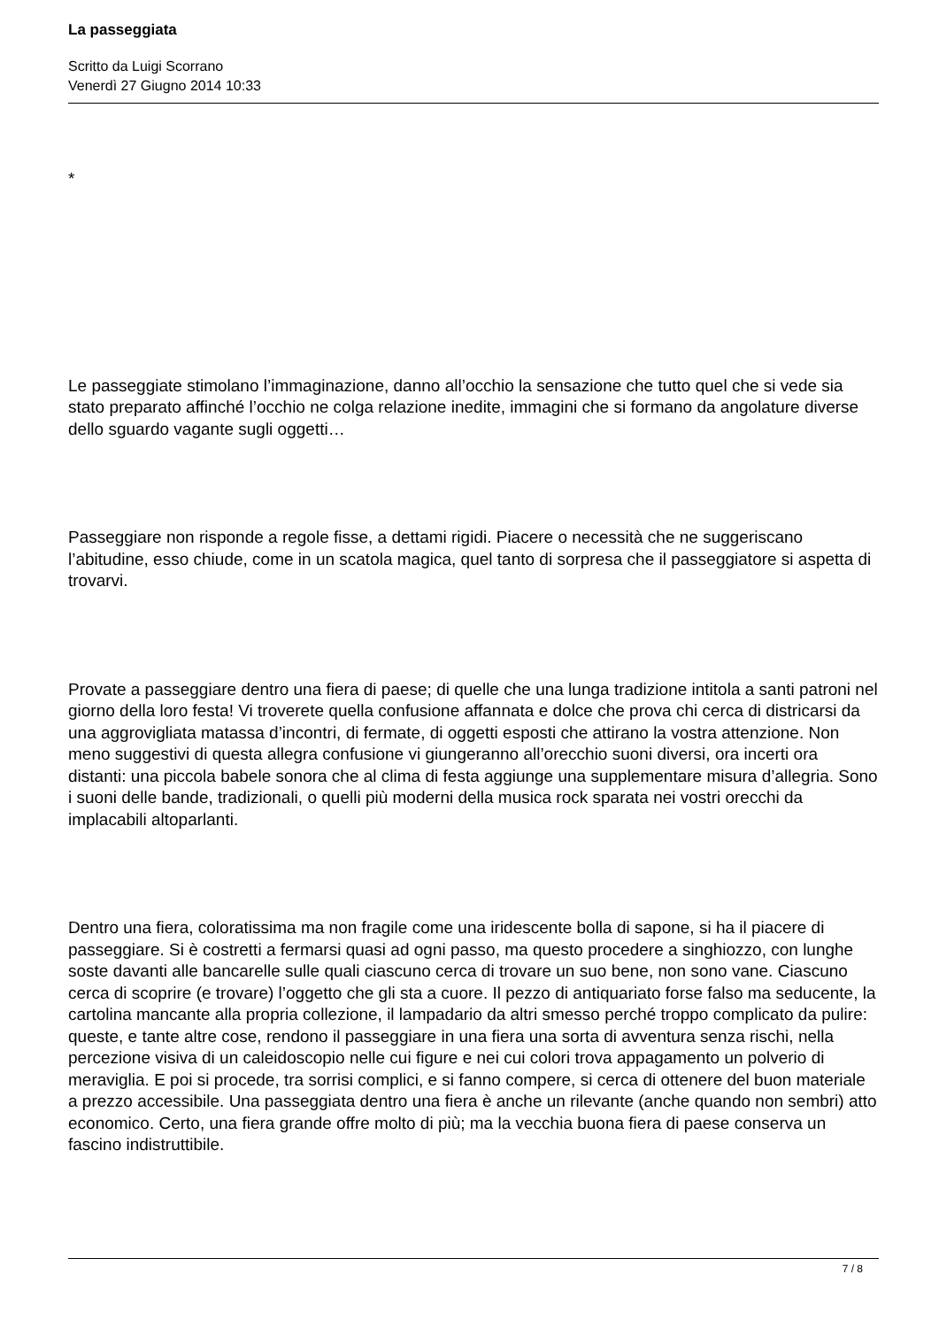La passeggiata
Scritto da Luigi Scorrano
Venerdì 27 Giugno 2014 10:33
*
Le passeggiate stimolano l’immaginazione, danno all’occhio la sensazione che tutto quel che si vede sia stato preparato affinché l’occhio ne colga relazione inedite, immagini che si formano da angolature diverse dello sguardo vagante sugli oggetti…
Passeggiare non risponde a regole fisse, a dettami rigidi. Piacere o necessità che ne suggeriscano l’abitudine, esso chiude, come in un scatola magica, quel tanto di sorpresa che il passeggiatore si aspetta di trovarvi.
Provate a passeggiare dentro una fiera di paese; di quelle che una lunga tradizione intitola a santi patroni nel giorno della loro festa! Vi troverete quella confusione affannata e dolce che prova chi cerca di districarsi da una aggrovigliata matassa d’incontri, di fermate, di oggetti esposti che attirano la vostra attenzione. Non meno suggestivi di questa allegra confusione vi giungeranno all’orecchio suoni diversi, ora incerti ora distanti: una piccola babele sonora che al clima di festa aggiunge una supplementare misura d’allegria. Sono i suoni delle bande, tradizionali, o quelli più moderni della musica rock sparata nei vostri orecchi da implacabili altoparlanti.
Dentro una fiera, coloratissima ma non fragile come una iridescente bolla di sapone, si ha il piacere di passeggiare. Si è costretti a fermarsi quasi ad ogni passo, ma questo procedere a singhiozzo, con lunghe soste davanti alle bancarelle sulle quali ciascuno cerca di trovare un suo bene, non sono vane. Ciascuno cerca di scoprire (e trovare) l’oggetto che gli sta a cuore. Il pezzo di antiquariato forse falso ma seducente, la cartolina mancante alla propria collezione, il lampadario da altri smesso perché troppo complicato da pulire: queste, e tante altre cose, rendono il passeggiare in una fiera una sorta di avventura senza rischi, nella percezione visiva di un caleidoscopio nelle cui figure e nei cui colori trova appagamento un polverio di meraviglia. E poi si procede, tra sorrisi complici, e si fanno compere, si cerca di ottenere del buon materiale a prezzo accessibile. Una passeggiata dentro una fiera è anche un rilevante (anche quando non sembri) atto economico. Certo, una fiera grande offre molto di più; ma la vecchia buona fiera di paese conserva un fascino indistruttibile.
7 / 8